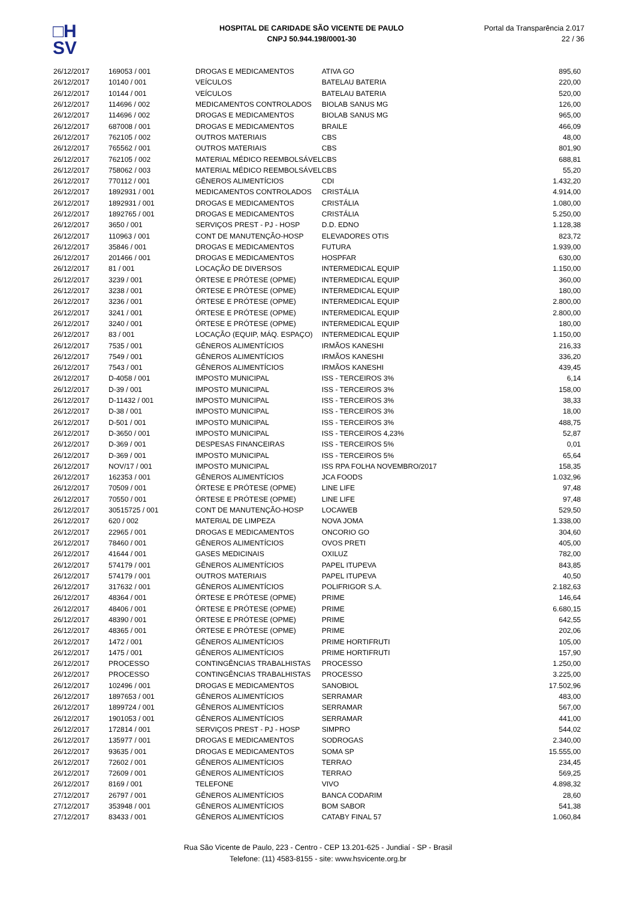□H
SV
HOSPITAL DE CARIDADE SÃO VICENTE DE PAULO
CNPJ 50.944.198/0001-30
Portal da Transparência 2.017
22 / 36
| 26/12/2017 | 169053 / 001 | DROGAS E MEDICAMENTOS | ATIVA GO | 895,60 |
| 26/12/2017 | 10140 / 001 | VEÍCULOS | BATELAU BATERIA | 220,00 |
| 26/12/2017 | 10144 / 001 | VEÍCULOS | BATELAU BATERIA | 520,00 |
| 26/12/2017 | 114696 / 002 | MEDICAMENTOS CONTROLADOS | BIOLAB SANUS MG | 126,00 |
| 26/12/2017 | 114696 / 002 | DROGAS E MEDICAMENTOS | BIOLAB SANUS MG | 965,00 |
| 26/12/2017 | 687008 / 001 | DROGAS E MEDICAMENTOS | BRAILE | 466,09 |
| 26/12/2017 | 762105 / 002 | OUTROS MATERIAIS | CBS | 48,00 |
| 26/12/2017 | 765562 / 001 | OUTROS MATERIAIS | CBS | 801,90 |
| 26/12/2017 | 762105 / 002 | MATERIAL MÉDICO REEMBOLSÁVEL | CBS | 688,81 |
| 26/12/2017 | 758062 / 003 | MATERIAL MÉDICO REEMBOLSÁVEL | CBS | 55,20 |
| 26/12/2017 | 770112 / 001 | GÊNEROS ALIMENTÍCIOS | CDI | 1.432,20 |
| 26/12/2017 | 1892931 / 001 | MEDICAMENTOS CONTROLADOS | CRISTÁLIA | 4.914,00 |
| 26/12/2017 | 1892931 / 001 | DROGAS E MEDICAMENTOS | CRISTÁLIA | 1.080,00 |
| 26/12/2017 | 1892765 / 001 | DROGAS E MEDICAMENTOS | CRISTÁLIA | 5.250,00 |
| 26/12/2017 | 3650 / 001 | SERVIÇOS PREST - PJ - HOSP | D.D. EDNO | 1.128,38 |
| 26/12/2017 | 110963 / 001 | CONT DE MANUTENÇÃO-HOSP | ELEVADORES OTIS | 823,72 |
| 26/12/2017 | 35846 / 001 | DROGAS E MEDICAMENTOS | FUTURA | 1.939,00 |
| 26/12/2017 | 201466 / 001 | DROGAS E MEDICAMENTOS | HOSPFAR | 630,00 |
| 26/12/2017 | 81 / 001 | LOCAÇÃO DE DIVERSOS | INTERMEDICAL EQUIP | 1.150,00 |
| 26/12/2017 | 3239 / 001 | ÓRTESE E PRÓTESE (OPME) | INTERMEDICAL EQUIP | 360,00 |
| 26/12/2017 | 3238 / 001 | ÓRTESE E PRÓTESE (OPME) | INTERMEDICAL EQUIP | 180,00 |
| 26/12/2017 | 3236 / 001 | ÓRTESE E PRÓTESE (OPME) | INTERMEDICAL EQUIP | 2.800,00 |
| 26/12/2017 | 3241 / 001 | ÓRTESE E PRÓTESE (OPME) | INTERMEDICAL EQUIP | 2.800,00 |
| 26/12/2017 | 3240 / 001 | ÓRTESE E PRÓTESE (OPME) | INTERMEDICAL EQUIP | 180,00 |
| 26/12/2017 | 83 / 001 | LOCAÇÃO (EQUIP, MÁQ. ESPAÇO) | INTERMEDICAL EQUIP | 1.150,00 |
| 26/12/2017 | 7535 / 001 | GÊNEROS ALIMENTÍCIOS | IRMÃOS KANESHI | 216,33 |
| 26/12/2017 | 7549 / 001 | GÊNEROS ALIMENTÍCIOS | IRMÃOS KANESHI | 336,20 |
| 26/12/2017 | 7543 / 001 | GÊNEROS ALIMENTÍCIOS | IRMÃOS KANESHI | 439,45 |
| 26/12/2017 | D-4058 / 001 | IMPOSTO MUNICIPAL | ISS - TERCEIROS 3% | 6,14 |
| 26/12/2017 | D-39 / 001 | IMPOSTO MUNICIPAL | ISS - TERCEIROS 3% | 158,00 |
| 26/12/2017 | D-11432 / 001 | IMPOSTO MUNICIPAL | ISS - TERCEIROS 3% | 38,33 |
| 26/12/2017 | D-38 / 001 | IMPOSTO MUNICIPAL | ISS - TERCEIROS 3% | 18,00 |
| 26/12/2017 | D-501 / 001 | IMPOSTO MUNICIPAL | ISS - TERCEIROS 3% | 488,75 |
| 26/12/2017 | D-3650 / 001 | IMPOSTO MUNICIPAL | ISS - TERCEIROS 4,23% | 52,87 |
| 26/12/2017 | D-369 / 001 | DESPESAS FINANCEIRAS | ISS - TERCEIROS 5% | 0,01 |
| 26/12/2017 | D-369 / 001 | IMPOSTO MUNICIPAL | ISS - TERCEIROS 5% | 65,64 |
| 26/12/2017 | NOV/17 / 001 | IMPOSTO MUNICIPAL | ISS RPA FOLHA NOVEMBRO/2017 | 158,35 |
| 26/12/2017 | 162353 / 001 | GÊNEROS ALIMENTÍCIOS | JCA FOODS | 1.032,96 |
| 26/12/2017 | 70509 / 001 | ÓRTESE E PRÓTESE (OPME) | LINE LIFE | 97,48 |
| 26/12/2017 | 70550 / 001 | ÓRTESE E PRÓTESE (OPME) | LINE LIFE | 97,48 |
| 26/12/2017 | 30515725 / 001 | CONT DE MANUTENÇÃO-HOSP | LOCAWEB | 529,50 |
| 26/12/2017 | 620 / 002 | MATERIAL DE LIMPEZA | NOVA JOMA | 1.338,00 |
| 26/12/2017 | 22965 / 001 | DROGAS E MEDICAMENTOS | ONCORIO GO | 304,60 |
| 26/12/2017 | 78460 / 001 | GÊNEROS ALIMENTÍCIOS | OVOS PRETI | 405,00 |
| 26/12/2017 | 41644 / 001 | GASES MEDICINAIS | OXILUZ | 782,00 |
| 26/12/2017 | 574179 / 001 | GÊNEROS ALIMENTÍCIOS | PAPEL ITUPEVA | 843,85 |
| 26/12/2017 | 574179 / 001 | OUTROS MATERIAIS | PAPEL ITUPEVA | 40,50 |
| 26/12/2017 | 317632 / 001 | GÊNEROS ALIMENTÍCIOS | POLIFRIGOR S.A. | 2.182,63 |
| 26/12/2017 | 48364 / 001 | ÓRTESE E PRÓTESE (OPME) | PRIME | 146,64 |
| 26/12/2017 | 48406 / 001 | ÓRTESE E PRÓTESE (OPME) | PRIME | 6.680,15 |
| 26/12/2017 | 48390 / 001 | ÓRTESE E PRÓTESE (OPME) | PRIME | 642,55 |
| 26/12/2017 | 48365 / 001 | ÓRTESE E PRÓTESE (OPME) | PRIME | 202,06 |
| 26/12/2017 | 1472 / 001 | GÊNEROS ALIMENTÍCIOS | PRIME HORTIFRUTI | 105,00 |
| 26/12/2017 | 1475 / 001 | GÊNEROS ALIMENTÍCIOS | PRIME HORTIFRUTI | 157,90 |
| 26/12/2017 | PROCESSO | CONTINGÊNCIAS TRABALHISTAS | PROCESSO | 1.250,00 |
| 26/12/2017 | PROCESSO | CONTINGÊNCIAS TRABALHISTAS | PROCESSO | 3.225,00 |
| 26/12/2017 | 102496 / 001 | DROGAS E MEDICAMENTOS | SANOBIOL | 17.502,96 |
| 26/12/2017 | 1897653 / 001 | GÊNEROS ALIMENTÍCIOS | SERRAMAR | 483,00 |
| 26/12/2017 | 1899724 / 001 | GÊNEROS ALIMENTÍCIOS | SERRAMAR | 567,00 |
| 26/12/2017 | 1901053 / 001 | GÊNEROS ALIMENTÍCIOS | SERRAMAR | 441,00 |
| 26/12/2017 | 172814 / 001 | SERVIÇOS PREST - PJ - HOSP | SIMPRO | 544,02 |
| 26/12/2017 | 135977 / 001 | DROGAS E MEDICAMENTOS | SODROGAS | 2.340,00 |
| 26/12/2017 | 93635 / 001 | DROGAS E MEDICAMENTOS | SOMA SP | 15.555,00 |
| 26/12/2017 | 72602 / 001 | GÊNEROS ALIMENTÍCIOS | TERRAO | 234,45 |
| 26/12/2017 | 72609 / 001 | GÊNEROS ALIMENTÍCIOS | TERRAO | 569,25 |
| 26/12/2017 | 8169 / 001 | TELEFONE | VIVO | 4.898,32 |
| 27/12/2017 | 26797 / 001 | GÊNEROS ALIMENTÍCIOS | BANCA CODARIM | 28,60 |
| 27/12/2017 | 353948 / 001 | GÊNEROS ALIMENTÍCIOS | BOM SABOR | 541,38 |
| 27/12/2017 | 83433 / 001 | GÊNEROS ALIMENTÍCIOS | CATABY FINAL 57 | 1.060,84 |
Rua São Vicente de Paulo, 223 - Centro - CEP 13.201-625 - Jundiaí - SP - Brasil
Telefone: (11) 4583-8155 - site: www.hsvicente.org.br